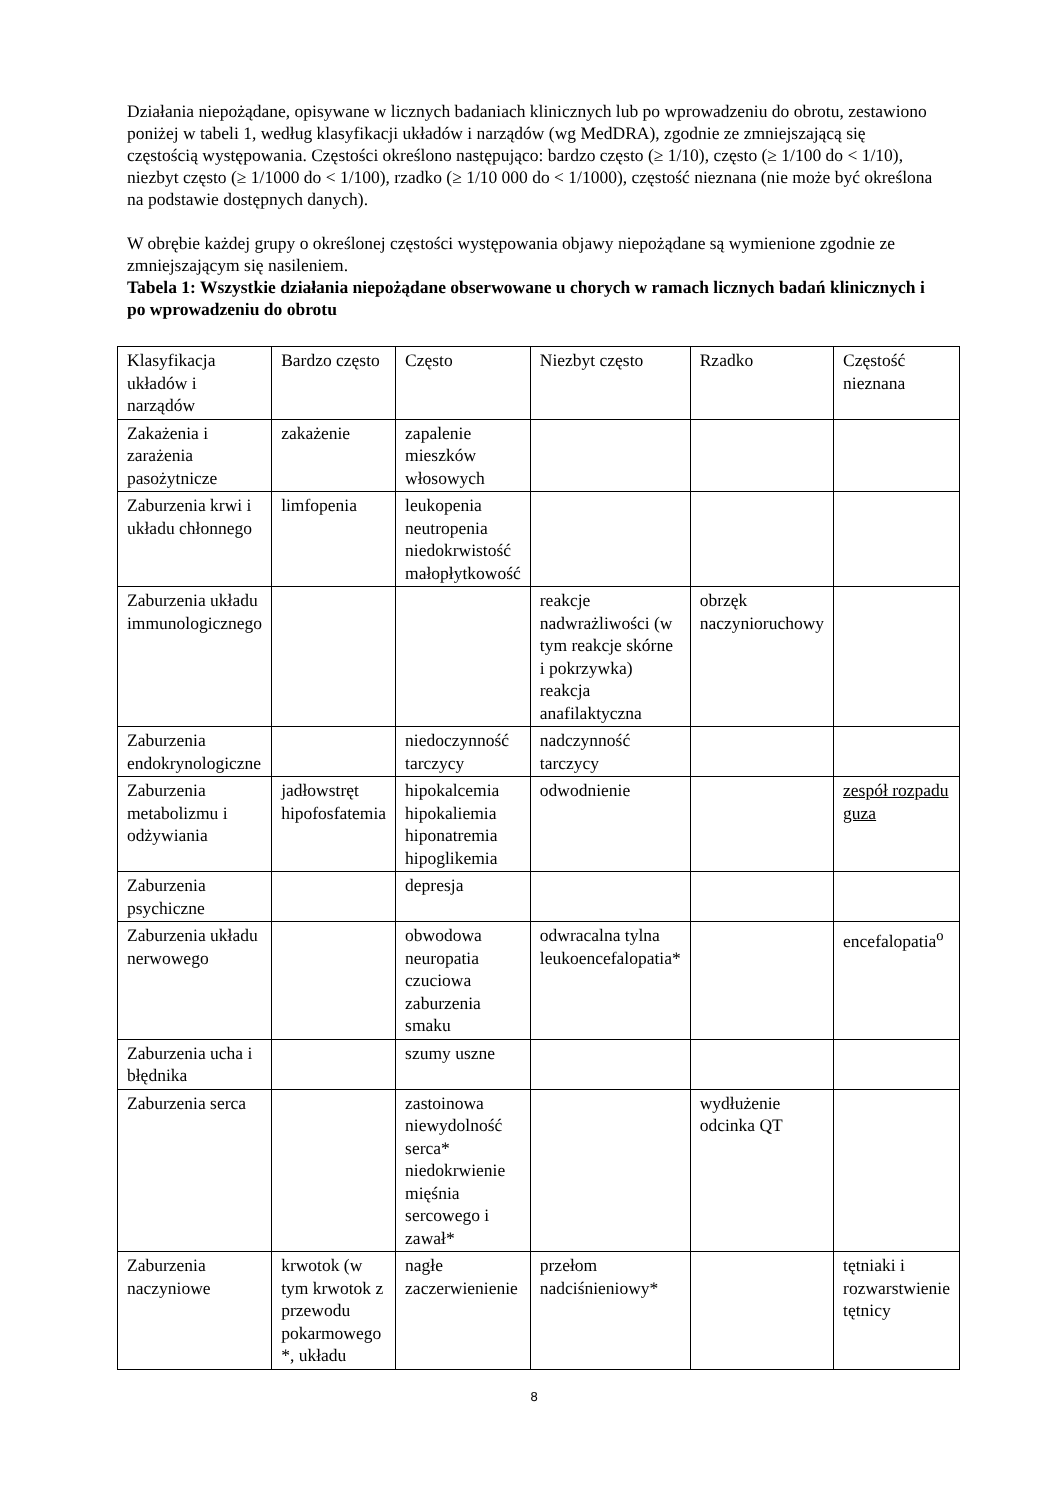Działania niepożądane, opisywane w licznych badaniach klinicznych lub po wprowadzeniu do obrotu, zestawiono poniżej w tabeli 1, według klasyfikacji układów i narządów (wg MedDRA), zgodnie ze zmniejszającą się częstością występowania. Częstości określono następująco: bardzo często (≥ 1/10), często (≥ 1/100 do < 1/10), niezbyt często (≥ 1/1000 do < 1/100), rzadko (≥ 1/10 000 do < 1/1000), częstość nieznana (nie może być określona na podstawie dostępnych danych).
W obrębie każdej grupy o określonej częstości występowania objawy niepożądane są wymienione zgodnie ze zmniejszającym się nasileniem.
Tabela 1: Wszystkie działania niepożądane obserwowane u chorych w ramach licznych badań klinicznych i po wprowadzeniu do obrotu
| Klasyfikacja układów i narządów | Bardzo często | Często | Niezbyt często | Rzadko | Częstość nieznana |
| Zakażenia i zarażenia pasożytnicze | zakażenie | zapalenie mieszków włosowych | | | |
| Zaburzenia krwi i układu chłonnego | limfopenia | leukopenia neutropenia niedokrwistość małopłytkowość | | | |
| Zaburzenia układu immunologicznego | | | reakcje nadwrażliwości (w tym reakcje skórne i pokrzywka) reakcja anafilaktyczna | obrzęk naczynioruchowy | |
| Zaburzenia endokrynologiczne | | niedoczynność tarczycy | nadczynność tarczycy | | |
| Zaburzenia metabolizmu i odżywiania | jadłowstręt hipofosfatemia | hipokalcemia hipokaliemia hiponatremia hipoglikemia | odwodnienie | | zespół rozpadu guza |
| Zaburzenia psychiczne | | depresja | | | |
| Zaburzenia układu nerwowego | | obwodowa neuropatia czuciowa zaburzenia smaku | odwracalna tylna leukoencefalopatia* | | encefalopatia<sup>o</sup> |
| Zaburzenia ucha i błędnika | | szumy uszne | | | |
| Zaburzenia serca | | zastoinowa niewydolność serca* niedokrwienie mięśnia sercowego i zawał* | | wydłużenie odcinka QT | |
| Zaburzenia naczyniowe | krwotok (w tym krwotok z przewodu pokarmowego *, układu | nagłe zaczerwienienie | przełom nadciśnieniowy* | | tętniaki i rozwarstwienie tętnicy |
8